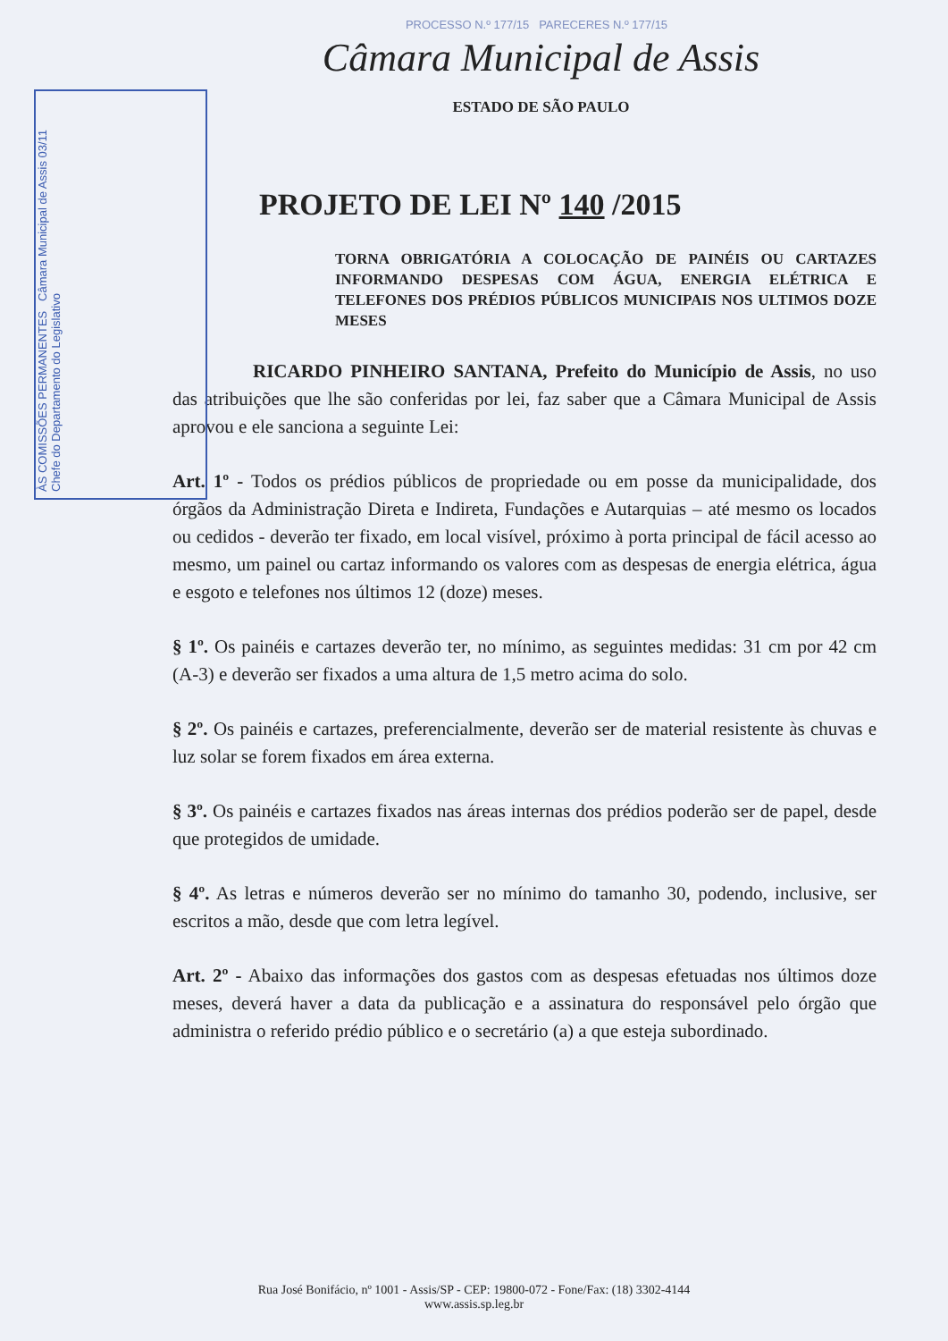ÀS COMISSÕES PERMANENTES Câmara Municipal de Assis 03/11 Chefe do Departamento do Legislativo
PROCESSO N.º 177/15 PARECERES N.º 177/15
Câmara Municipal de Assis
ESTADO DE SÃO PAULO
PROJETO DE LEI Nº 140 /2015
TORNA OBRIGATÓRIA A COLOCAÇÃO DE PAINÉIS OU CARTAZES INFORMANDO DESPESAS COM ÁGUA, ENERGIA ELÉTRICA E TELEFONES DOS PRÉDIOS PÚBLICOS MUNICIPAIS NOS ULTIMOS DOZE MESES
RICARDO PINHEIRO SANTANA, Prefeito do Município de Assis, no uso das atribuições que lhe são conferidas por lei, faz saber que a Câmara Municipal de Assis aprovou e ele sanciona a seguinte Lei:
Art. 1º - Todos os prédios públicos de propriedade ou em posse da municipalidade, dos órgãos da Administração Direta e Indireta, Fundações e Autarquias – até mesmo os locados ou cedidos - deverão ter fixado, em local visível, próximo à porta principal de fácil acesso ao mesmo, um painel ou cartaz informando os valores com as despesas de energia elétrica, água e esgoto e telefones nos últimos 12 (doze) meses.
§ 1º. Os painéis e cartazes deverão ter, no mínimo, as seguintes medidas: 31 cm por 42 cm (A-3) e deverão ser fixados a uma altura de 1,5 metro acima do solo.
§ 2º. Os painéis e cartazes, preferencialmente, deverão ser de material resistente às chuvas e luz solar se forem fixados em área externa.
§ 3º. Os painéis e cartazes fixados nas áreas internas dos prédios poderão ser de papel, desde que protegidos de umidade.
§ 4º. As letras e números deverão ser no mínimo do tamanho 30, podendo, inclusive, ser escritos a mão, desde que com letra legível.
Art. 2º - Abaixo das informações dos gastos com as despesas efetuadas nos últimos doze meses, deverá haver a data da publicação e a assinatura do responsável pelo órgão que administra o referido prédio público e o secretário (a) a que esteja subordinado.
Rua José Bonifácio, nº 1001 - Assis/SP - CEP: 19800-072 - Fone/Fax: (18) 3302-4144
www.assis.sp.leg.br